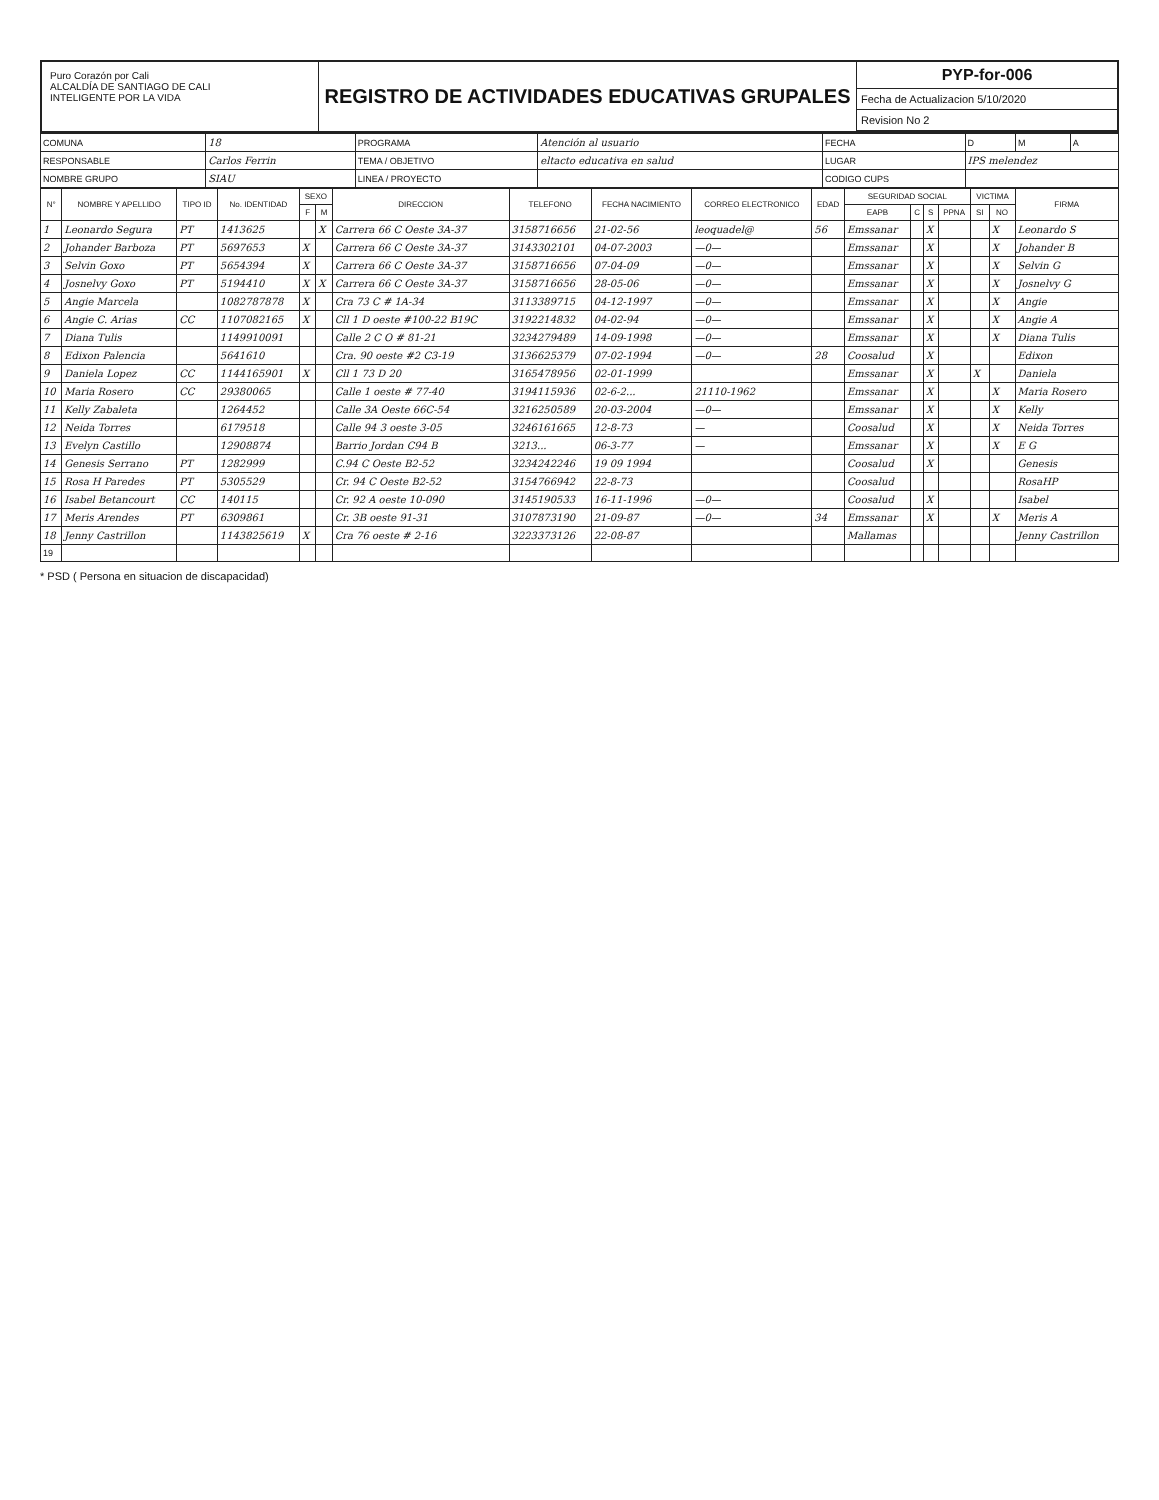Puro Corazón por Cali
ALCALDÍA DE SANTIAGO DE CALI
INTELIGENTE POR LA VIDA
REGISTRO DE ACTIVIDADES EDUCATIVAS GRUPALES
PYP-for-006
Fecha de Actualizacion 5/10/2020
Revision No 2
| COMUNA | 18 | PROGRAMA | Atención al usuario | FECHA | D | M | A |
| RESPONSABLE | Carlos Ferrin | TEMA / OBJETIVO | eltacto educativa en salud | LUGAR | IPS melendez | | |
| NOMBRE GRUPO | SIAU | LINEA / PROYECTO | | CODIGO CUPS | | | |
| N° | NOMBRE Y APELLIDO | TIPO ID | No. IDENTIDAD | SEXO | | DIRECCION | TELEFONO | FECHA NACIMIENTO | CORREO ELECTRONICO | EDAD | SEGURIDAD SOCIAL | | | | VICTIMA | | FIRMA |
| --- | --- | --- | --- | --- | --- | --- | --- | --- | --- | --- | --- | --- | --- | --- | --- | --- | --- |
| | | | | F | M | | | | | | EAPB | C | S | PPNA | SI | NO | |
| 1 | Leonardo Segura | PT | 1413625 | | X | Carrera 66 C Oeste 3A-37 | 3158716656 | 21-02-56 | leoquadel@ | 56 | Emssanar | | X | | | X | Leonardo S |
| 2 | Johander Barboza | PT | 5697653 | X | | Carrera 66 C Oeste 3A-37 | 3143302101 | 04-07-2003 | —0— | | Emssanar | | X | | | X | Johander B |
| 3 | Selvin Goxo | PT | 5654394 | X | | Carrera 66 C Oeste 3A-37 | 3158716656 | 07-04-09 | —0— | | Emssanar | | X | | | X | Selvin G |
| 4 | Josnelvy Goxo | PT | 5194410 | X | X | Carrera 66 C Oeste 3A-37 | 3158716656 | 28-05-06 | —0— | | Emssanar | | X | | | X | Josnelvy G |
| 5 | Angie Marcela | | 1082787878 | X | | Cra 73 C # 1A-34 | 3113389715 | 04-12-1997 | —0— | | Emssanar | | X | | | X | Angie |
| 6 | Angie C. Arias | CC | 1107082165 | X | | Cll 1 D oeste #100-22 B19C | 3192214832 | 04-02-94 | —0— | | Emssanar | | X | | | X | Angie A |
| 7 | Diana Tulis | | 1149910091 | | | Calle 2 C O # 81-21 | 3234279489 | 14-09-1998 | —0— | | Emssanar | | X | | | X | Diana Tulis |
| 8 | Edixon Palencia | | 5641610 | | | Cra. 90 oeste #2 C3-19 | 3136625379 | 07-02-1994 | —0— | 28 | Coosalud | | X | | | | Edixon |
| 9 | Daniela Lopez | CC | 1144165901 | X | | Cll 1 73 D 20 | 3165478956 | 02-01-1999 | | | Emssanar | | X | | X | | Daniela |
| 10 | Maria Rosero | CC | 29380065 | | | Calle 1 oeste # 77-40 | 3194115936 | 02-6-2... | 21110-1962 | | Emssanar | | X | | | X | Maria Rosero |
| 11 | Kelly Zabaleta | | 1264452 | | | Calle 3A Oeste 66C-54 | 3216250589 | 20-03-2004 | —0— | | Emssanar | | X | | | X | Kelly |
| 12 | Neida Torres | | 6179518 | | | Calle 94 3 oeste 3-05 | 3246161665 | 12-8-73 | — | | Coosalud | | X | | | X | Neida Torres |
| 13 | Evelyn Castillo | | 12908874 | | | Barrio Jordan C94 B | 3213... | 06-3-77 | — | | Emssanar | | X | | | X | E G |
| 14 | Genesis Serrano | PT | 1282999 | | | C.94 C Oeste B2-52 | 3234242246 | 19 09 1994 | | | Coosalud | | X | | | | Genesis |
| 15 | Rosa H Paredes | PT | 5305529 | | | Cr. 94 C Oeste B2-52 | 3154766942 | 22-8-73 | | | Coosalud | | | | | | RosaHP |
| 16 | Isabel Betancourt | CC | 140115 | | | Cr. 92 A oeste 10-090 | 3145190533 | 16-11-1996 | —0— | | Coosalud | | X | | | | Isabel |
| 17 | Meris Arendes | PT | 6309861 | | | Cr. 3B oeste 91-31 | 3107873190 | 21-09-87 | —0— | 34 | Emssanar | | X | | | X | Meris A |
| 18 | Jenny Castrillon | | 1143825619 | X | | Cra 76 oeste # 2-16 | 3223373126 | 22-08-87 | | | Mallamas | | | | | | Jenny Castrillon |
| 19 | | | | | | | | | | | | | | | | | |
* PSD ( Persona en situacion de discapacidad)